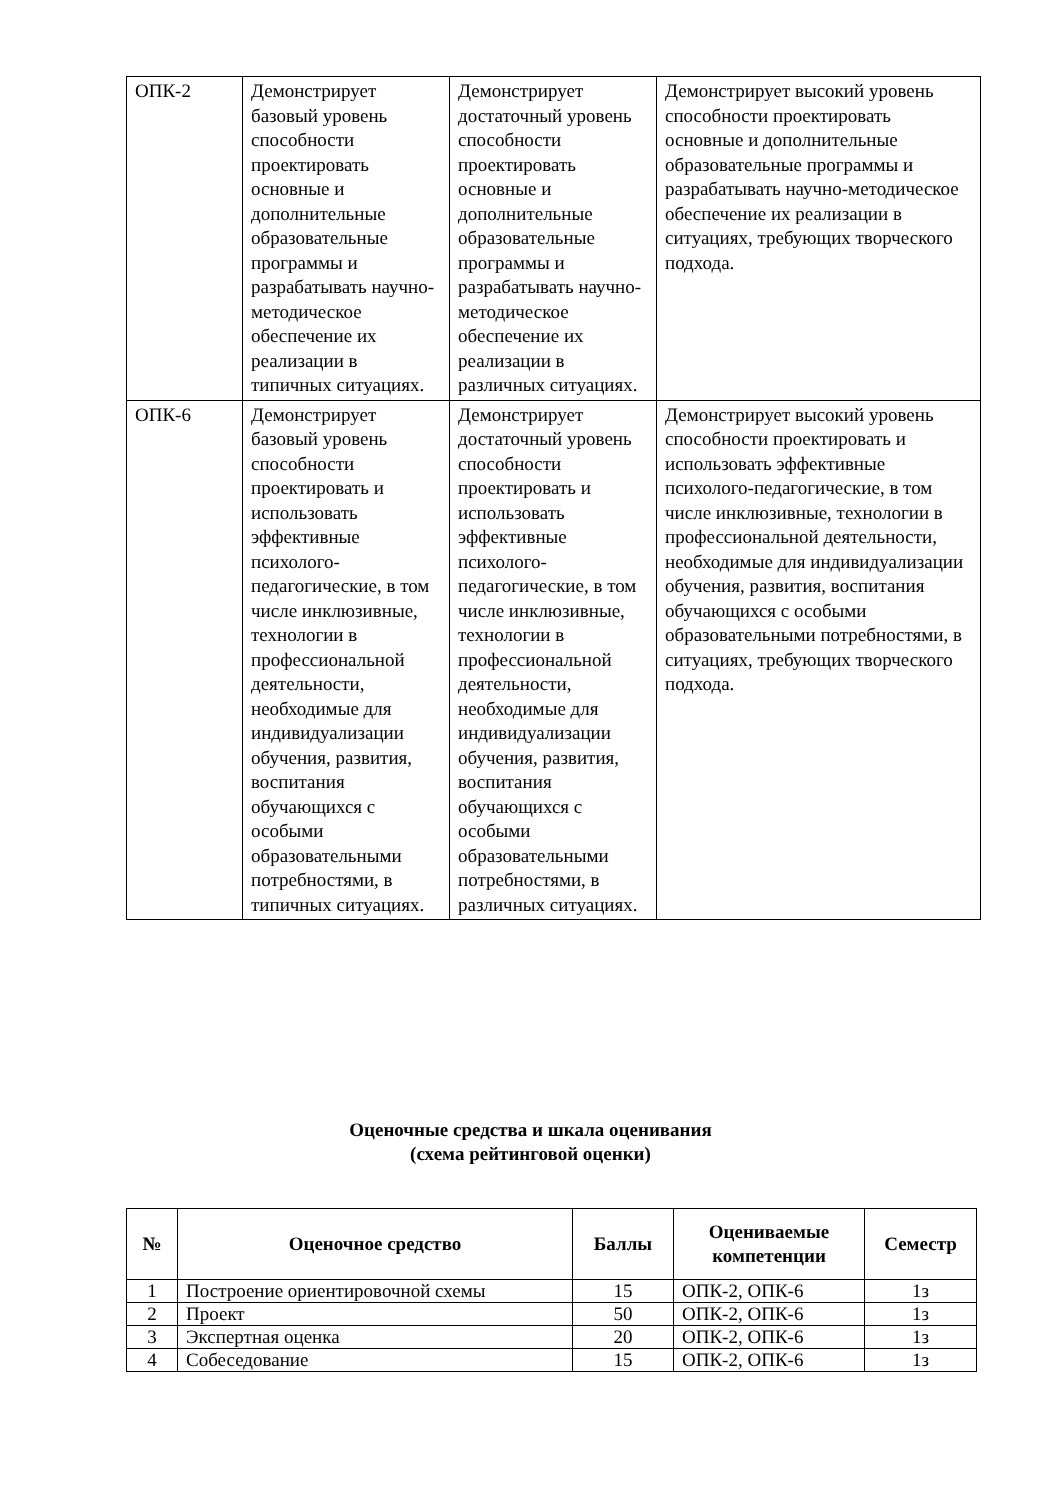| ОПК-2 | Демонстрирует базовый уровень способности проектировать основные и дополнительные образовательные программы и разрабатывать научно-методическое обеспечение их реализации в типичных ситуациях. | Демонстрирует достаточный уровень способности проектировать основные и дополнительные образовательные программы и разрабатывать научно-методическое обеспечение их реализации в различных ситуациях. | Демонстрирует высокий уровень способности проектировать основные и дополнительные образовательные программы и разрабатывать научно-методическое обеспечение их реализации в ситуациях, требующих творческого подхода. |
| ОПК-6 | Демонстрирует базовый уровень способности проектировать и использовать эффективные психолого-педагогические, в том числе инклюзивные, технологии в профессиональной деятельности, необходимые для индивидуализации обучения, развития, воспитания обучающихся с особыми образовательными потребностями, в типичных ситуациях. | Демонстрирует достаточный уровень способности проектировать и использовать эффективные психолого-педагогические, в том числе инклюзивные, технологии в профессиональной деятельности, необходимые для индивидуализации обучения, развития, воспитания обучающихся с особыми образовательными потребностями, в различных ситуациях. | Демонстрирует высокий уровень способности проектировать и использовать эффективные психолого-педагогические, в том числе инклюзивные, технологии в профессиональной деятельности, необходимые для индивидуализации обучения, развития, воспитания обучающихся с особыми образовательными потребностями, в ситуациях, требующих творческого подхода. |
Оценочные средства и шкала оценивания
(схема рейтинговой оценки)
| № | Оценочное средство | Баллы | Оцениваемые компетенции | Семестр |
| --- | --- | --- | --- | --- |
| 1 | Построение ориентировочной схемы | 15 | ОПК-2, ОПК-6 | 1з |
| 2 | Проект | 50 | ОПК-2, ОПК-6 | 1з |
| 3 | Экспертная оценка | 20 | ОПК-2, ОПК-6 | 1з |
| 4 | Собеседование | 15 | ОПК-2, ОПК-6 | 1з |